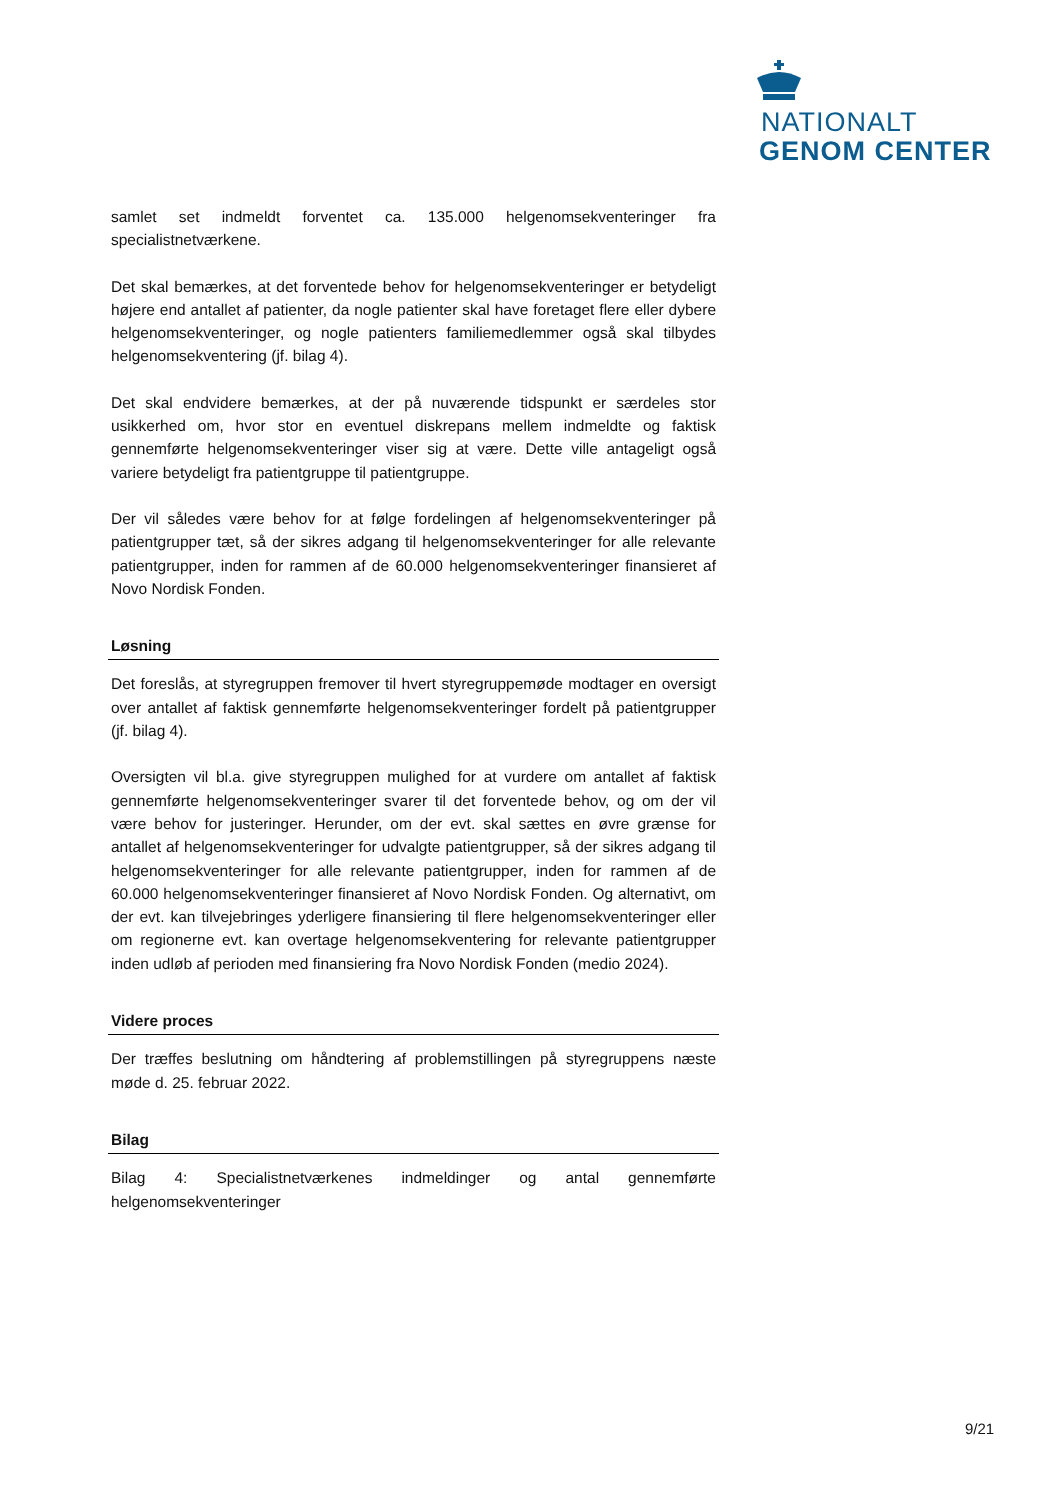NATIONALT
GENOM CENTER
samlet set indmeldt forventet ca. 135.000 helgenomsekventeringer fra specialistnetværkene.
Det skal bemærkes, at det forventede behov for helgenomsekventeringer er betydeligt højere end antallet af patienter, da nogle patienter skal have foretaget flere eller dybere helgenomsekventeringer, og nogle patienters familiemedlemmer også skal tilbydes helgenomsekventering (jf. bilag 4).
Det skal endvidere bemærkes, at der på nuværende tidspunkt er særdeles stor usikkerhed om, hvor stor en eventuel diskrepans mellem indmeldte og faktisk gennemførte helgenomsekventeringer viser sig at være. Dette ville antageligt også variere betydeligt fra patientgruppe til patientgruppe.
Der vil således være behov for at følge fordelingen af helgenomsekventeringer på patientgrupper tæt, så der sikres adgang til helgenomsekventeringer for alle relevante patientgrupper, inden for rammen af de 60.000 helgenomsekventeringer finansieret af Novo Nordisk Fonden.
Løsning
Det foreslås, at styregruppen fremover til hvert styregruppemøde modtager en oversigt over antallet af faktisk gennemførte helgenomsekventeringer fordelt på patientgrupper (jf. bilag 4).
Oversigten vil bl.a. give styregruppen mulighed for at vurdere om antallet af faktisk gennemførte helgenomsekventeringer svarer til det forventede behov, og om der vil være behov for justeringer. Herunder, om der evt. skal sættes en øvre grænse for antallet af helgenomsekventeringer for udvalgte patientgrupper, så der sikres adgang til helgenomsekventeringer for alle relevante patientgrupper, inden for rammen af de 60.000 helgenomsekventeringer finansieret af Novo Nordisk Fonden. Og alternativt, om der evt. kan tilvejebringes yderligere finansiering til flere helgenomsekventeringer eller om regionerne evt. kan overtage helgenomsekventering for relevante patientgrupper inden udløb af perioden med finansiering fra Novo Nordisk Fonden (medio 2024).
Videre proces
Der træffes beslutning om håndtering af problemstillingen på styregruppens næste møde d. 25. februar 2022.
Bilag
Bilag 4: Specialistnetværkenes indmeldinger og antal gennemførte helgenomsekventeringer
9/21